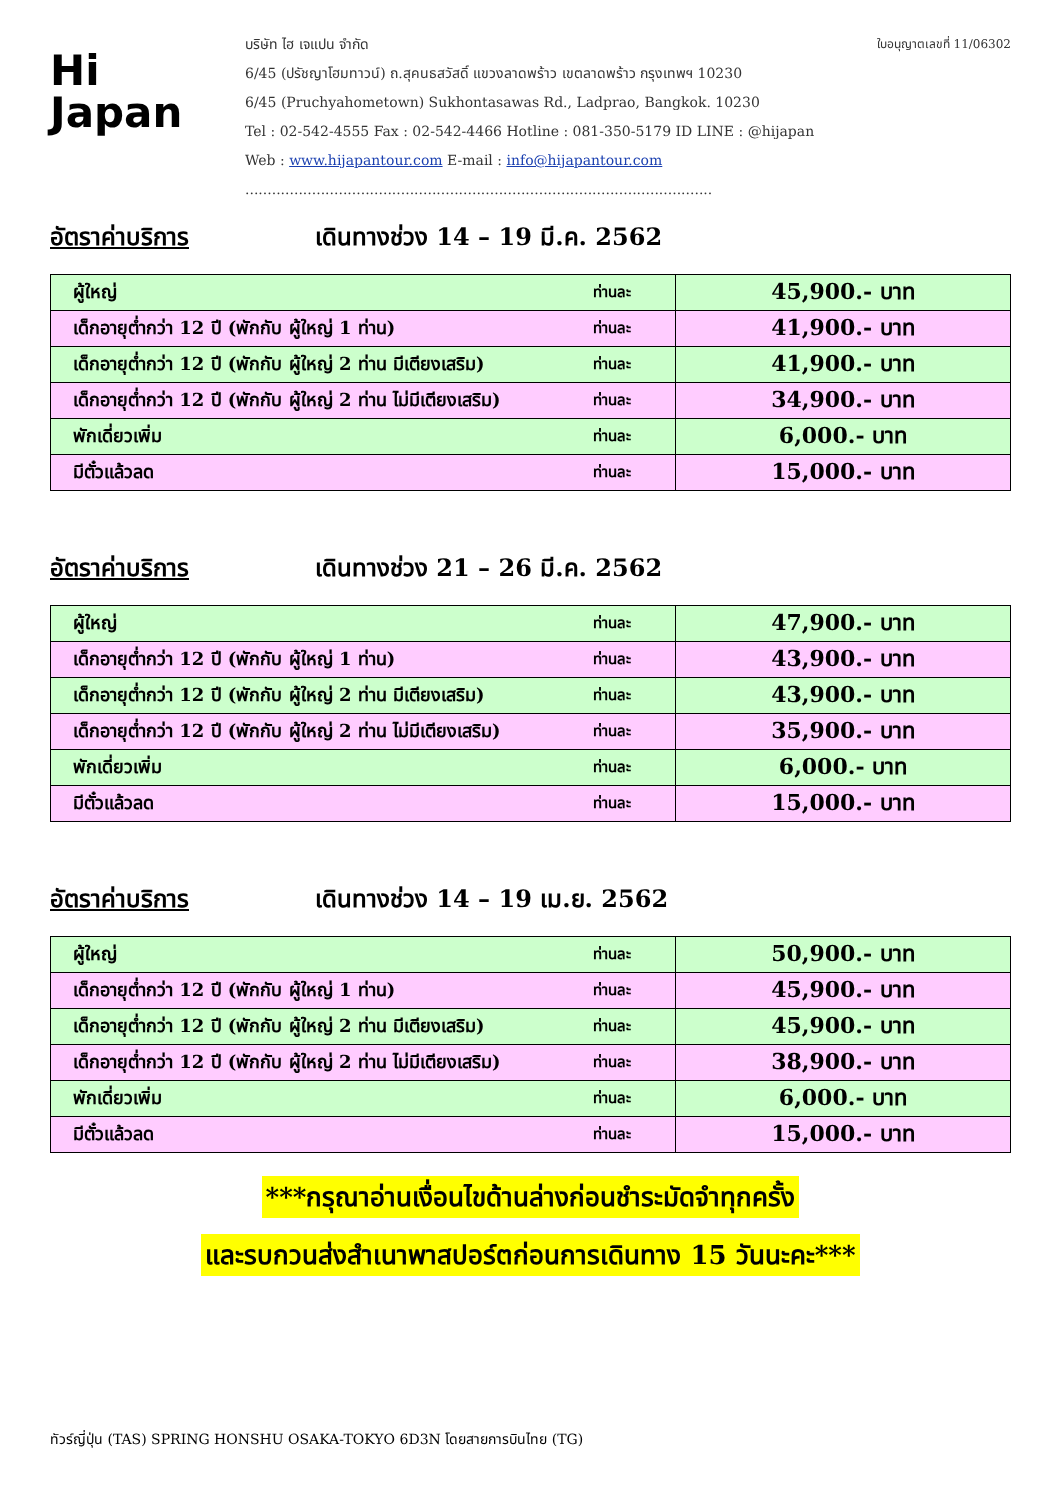Hi
Japan
ใบอนุญาตเลขที่ 11/06302 บริษัท ไฮ เจแปน จำกัด
6/45 (ปรัชญาโฮมทาวน์) ถ.สุคนธสวัสดิ์ แขวงลาดพร้าว เขตลาดพร้าว กรุงเทพฯ 10230
6/45 (Pruchyahometown) Sukhontasawas Rd., Ladprao, Bangkok. 10230
Tel : 02-542-4555 Fax : 02-542-4466 Hotline : 081-350-5179 ID LINE : @hijapan
Web : www.hijapantour.com E-mail : info@hijapantour.com
.........................................................................................................
อัตราค่าบริการ เดินทางช่วง 14 – 19 มี.ค. 2562
| ผู้ใหญ่ | ท่านละ | 45,900.- บาท |
| เด็กอายุต่ำกว่า 12 ปี (พักกับ ผู้ใหญ่ 1 ท่าน) | ท่านละ | 41,900.- บาท |
| เด็กอายุต่ำกว่า 12 ปี (พักกับ ผู้ใหญ่ 2 ท่าน มีเตียงเสริม) | ท่านละ | 41,900.- บาท |
| เด็กอายุต่ำกว่า 12 ปี (พักกับ ผู้ใหญ่ 2 ท่าน ไม่มีเตียงเสริม) | ท่านละ | 34,900.- บาท |
| พักเดี่ยวเพิ่ม | ท่านละ | 6,000.- บาท |
| มีตั๋วแล้วลด | ท่านละ | 15,000.- บาท |
อัตราค่าบริการ เดินทางช่วง 21 – 26 มี.ค. 2562
| ผู้ใหญ่ | ท่านละ | 47,900.- บาท |
| เด็กอายุต่ำกว่า 12 ปี (พักกับ ผู้ใหญ่ 1 ท่าน) | ท่านละ | 43,900.- บาท |
| เด็กอายุต่ำกว่า 12 ปี (พักกับ ผู้ใหญ่ 2 ท่าน มีเตียงเสริม) | ท่านละ | 43,900.- บาท |
| เด็กอายุต่ำกว่า 12 ปี (พักกับ ผู้ใหญ่ 2 ท่าน ไม่มีเตียงเสริม) | ท่านละ | 35,900.- บาท |
| พักเดี่ยวเพิ่ม | ท่านละ | 6,000.- บาท |
| มีตั๋วแล้วลด | ท่านละ | 15,000.- บาท |
อัตราค่าบริการ เดินทางช่วง 14 – 19 เม.ย. 2562
| ผู้ใหญ่ | ท่านละ | 50,900.- บาท |
| เด็กอายุต่ำกว่า 12 ปี (พักกับ ผู้ใหญ่ 1 ท่าน) | ท่านละ | 45,900.- บาท |
| เด็กอายุต่ำกว่า 12 ปี (พักกับ ผู้ใหญ่ 2 ท่าน มีเตียงเสริม) | ท่านละ | 45,900.- บาท |
| เด็กอายุต่ำกว่า 12 ปี (พักกับ ผู้ใหญ่ 2 ท่าน ไม่มีเตียงเสริม) | ท่านละ | 38,900.- บาท |
| พักเดี่ยวเพิ่ม | ท่านละ | 6,000.- บาท |
| มีตั๋วแล้วลด | ท่านละ | 15,000.- บาท |
***กรุณาอ่านเงื่อนไขด้านล่างก่อนชำระมัดจำทุกครั้ง
และรบกวนส่งสำเนาพาสปอร์ตก่อนการเดินทาง 15 วันนะคะ***
ทัวร์ญี่ปุ่น (TAS) SPRING HONSHU OSAKA-TOKYO 6D3N โดยสายการบินไทย (TG)